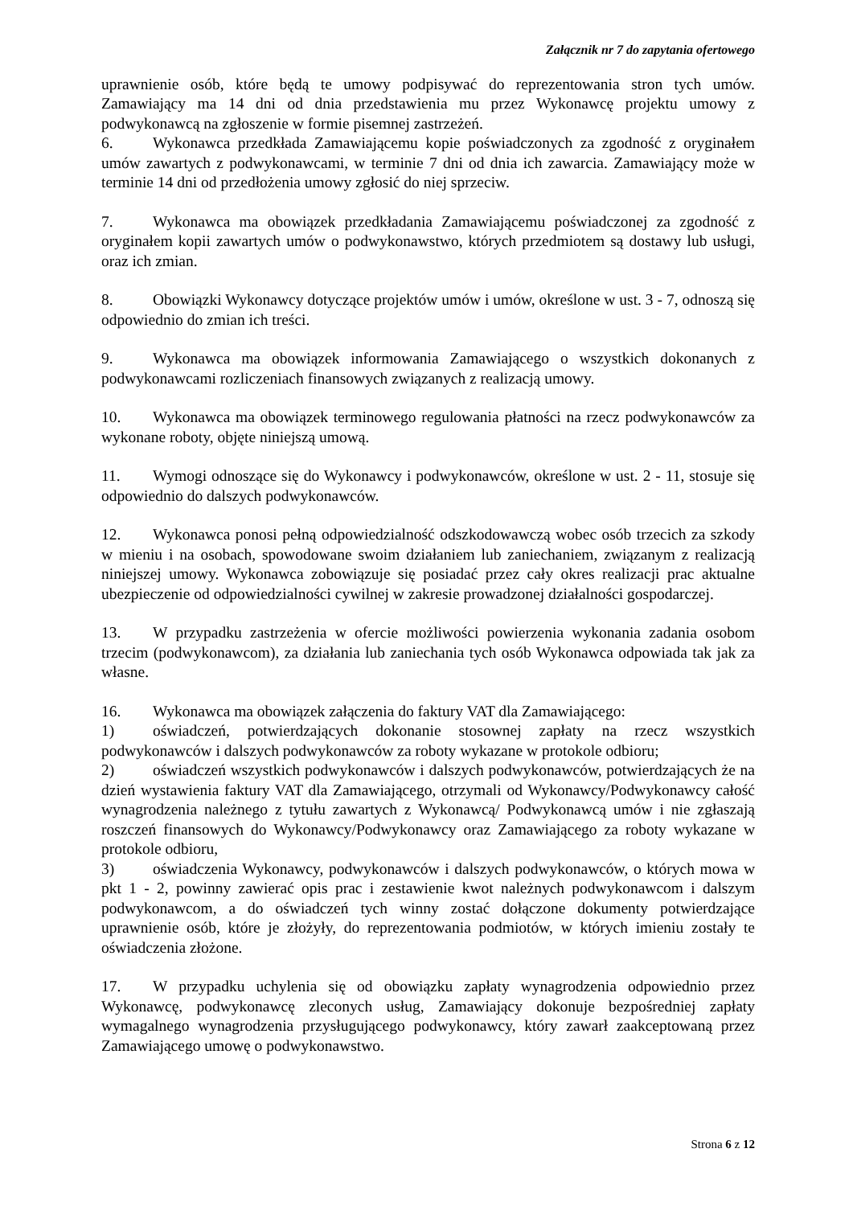Załącznik nr 7 do zapytania ofertowego
uprawnienie osób, które będą te umowy podpisywać do reprezentowania stron tych umów. Zamawiający ma 14 dni od dnia przedstawienia mu przez Wykonawcę projektu umowy z podwykonawcą na zgłoszenie w formie pisemnej zastrzeżeń.
6. Wykonawca przedkłada Zamawiającemu kopie poświadczonych za zgodność z oryginałem umów zawartych z podwykonawcami, w terminie 7 dni od dnia ich zawarcia. Zamawiający może w terminie 14 dni od przedłożenia umowy zgłosić do niej sprzeciw.
7. Wykonawca ma obowiązek przedkładania Zamawiającemu poświadczonej za zgodność z oryginałem kopii zawartych umów o podwykonawstwo, których przedmiotem są dostawy lub usługi, oraz ich zmian.
8. Obowiązki Wykonawcy dotyczące projektów umów i umów, określone w ust. 3 - 7, odnoszą się odpowiednio do zmian ich treści.
9. Wykonawca ma obowiązek informowania Zamawiającego o wszystkich dokonanych z podwykonawcami rozliczeniach finansowych związanych z realizacją umowy.
10. Wykonawca ma obowiązek terminowego regulowania płatności na rzecz podwykonawców za wykonane roboty, objęte niniejszą umową.
11. Wymogi odnoszące się do Wykonawcy i podwykonawców, określone w ust. 2 - 11, stosuje się odpowiednio do dalszych podwykonawców.
12. Wykonawca ponosi pełną odpowiedzialność odszkodowawczą wobec osób trzecich za szkody w mieniu i na osobach, spowodowane swoim działaniem lub zaniechaniem, związanym z realizacją niniejszej umowy. Wykonawca zobowiązuje się posiadać przez cały okres realizacji prac aktualne ubezpieczenie od odpowiedzialności cywilnej w zakresie prowadzonej działalności gospodarczej.
13. W przypadku zastrzeżenia w ofercie możliwości powierzenia wykonania zadania osobom trzecim (podwykonawcom), za działania lub zaniechania tych osób Wykonawca odpowiada tak jak za własne.
16. Wykonawca ma obowiązek załączenia do faktury VAT dla Zamawiającego:
1) oświadczeń, potwierdzających dokonanie stosownej zapłaty na rzecz wszystkich podwykonawców i dalszych podwykonawców za roboty wykazane w protokole odbioru;
2) oświadczeń wszystkich podwykonawców i dalszych podwykonawców, potwierdzających że na dzień wystawienia faktury VAT dla Zamawiającego, otrzymali od Wykonawcy/Podwykonawcy całość wynagrodzenia należnego z tytułu zawartych z Wykonawcą/ Podwykonawcą umów i nie zgłaszają roszczeń finansowych do Wykonawcy/Podwykonawcy oraz Zamawiającego za roboty wykazane w protokole odbioru,
3) oświadczenia Wykonawcy, podwykonawców i dalszych podwykonawców, o których mowa w pkt 1 - 2, powinny zawierać opis prac i zestawienie kwot należnych podwykonawcom i dalszym podwykonawcom, a do oświadczeń tych winny zostać dołączone dokumenty potwierdzające uprawnienie osób, które je złożyły, do reprezentowania podmiotów, w których imieniu zostały te oświadczenia złożone.
17. W przypadku uchylenia się od obowiązku zapłaty wynagrodzenia odpowiednio przez Wykonawcę, podwykonawcę zleconych usług, Zamawiający dokonuje bezpośredniej zapłaty wymagalnego wynagrodzenia przysługującego podwykonawcy, który zawarł zaakceptowaną przez Zamawiającego umowę o podwykonawstwo.
Strona 6 z 12